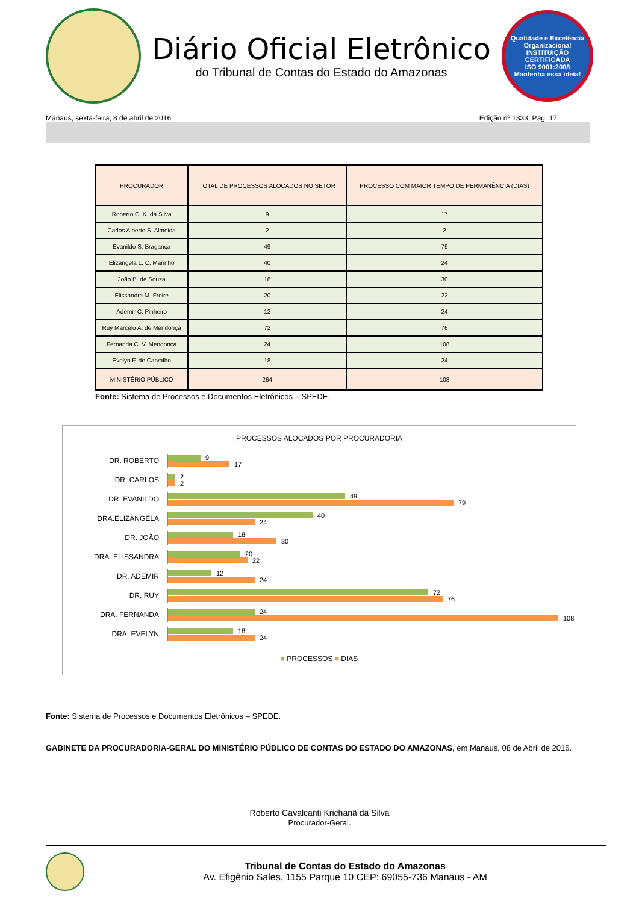Diário Oficial Eletrônico
do Tribunal de Contas do Estado do Amazonas
Qualidade e Excelência Organizacional
INSTITUIÇÃO CERTIFICADA
ISO 9001:2008
Mantenha essa ideia!
Manaus, sexta-feira, 8 de abril de 2016 Edição nº 1333, Pag. 17
| PROCURADOR | TOTAL DE PROCESSOS ALOCADOS NO SETOR | PROCESSO COM MAIOR TEMPO DE PERMANÊNCIA (DIAS) |
| --- | --- | --- |
| Roberto C. K. da Silva | 9 | 17 |
| Carlos Alberto S. Almeida | 2 | 2 |
| Evanildo S. Bragança | 49 | 79 |
| Elizângela L. C. Marinho | 40 | 24 |
| João B. de Souza | 18 | 30 |
| Elissandra M. Freire | 20 | 22 |
| Ademir C. Pinheiro | 12 | 24 |
| Ruy Marcelo A. de Mendonça | 72 | 76 |
| Fernanda C. V. Mendonça | 24 | 108 |
| Evelyn F. de Carvalho | 18 | 24 |
| MINISTÉRIO PÚBLICO | 264 | 108 |
Fonte: Sistema de Processos e Documentos Eletrônicos – SPEDE.
PROCESSOS ALOCADOS POR PROCURADORIA
DR. ROBERTO
9
17
DR. CARLOS
2
2
DR. EVANILDO
49
79
DRA.ELIZÂNGELA
40
24
DR. JOÃO
18
30
DRA. ELISSANDRA
20
22
DR. ADEMIR
12
24
DR. RUY
72
76
DRA. FERNANDA
24
108
DRA. EVELYN
18
24
■ PROCESSOS ■ DIAS
Fonte: Sistema de Processos e Documentos Eletrônicos – SPEDE.
GABINETE DA PROCURADORIA-GERAL DO MINISTÉRIO PÚBLICO DE CONTAS DO ESTADO DO AMAZONAS, em Manaus, 08 de Abril de 2016.
Roberto Cavalcanti Krichanã da Silva
Procurador-Geral.
Tribunal de Contas do Estado do Amazonas
Av. Efigênio Sales, 1155 Parque 10 CEP: 69055-736 Manaus - AM